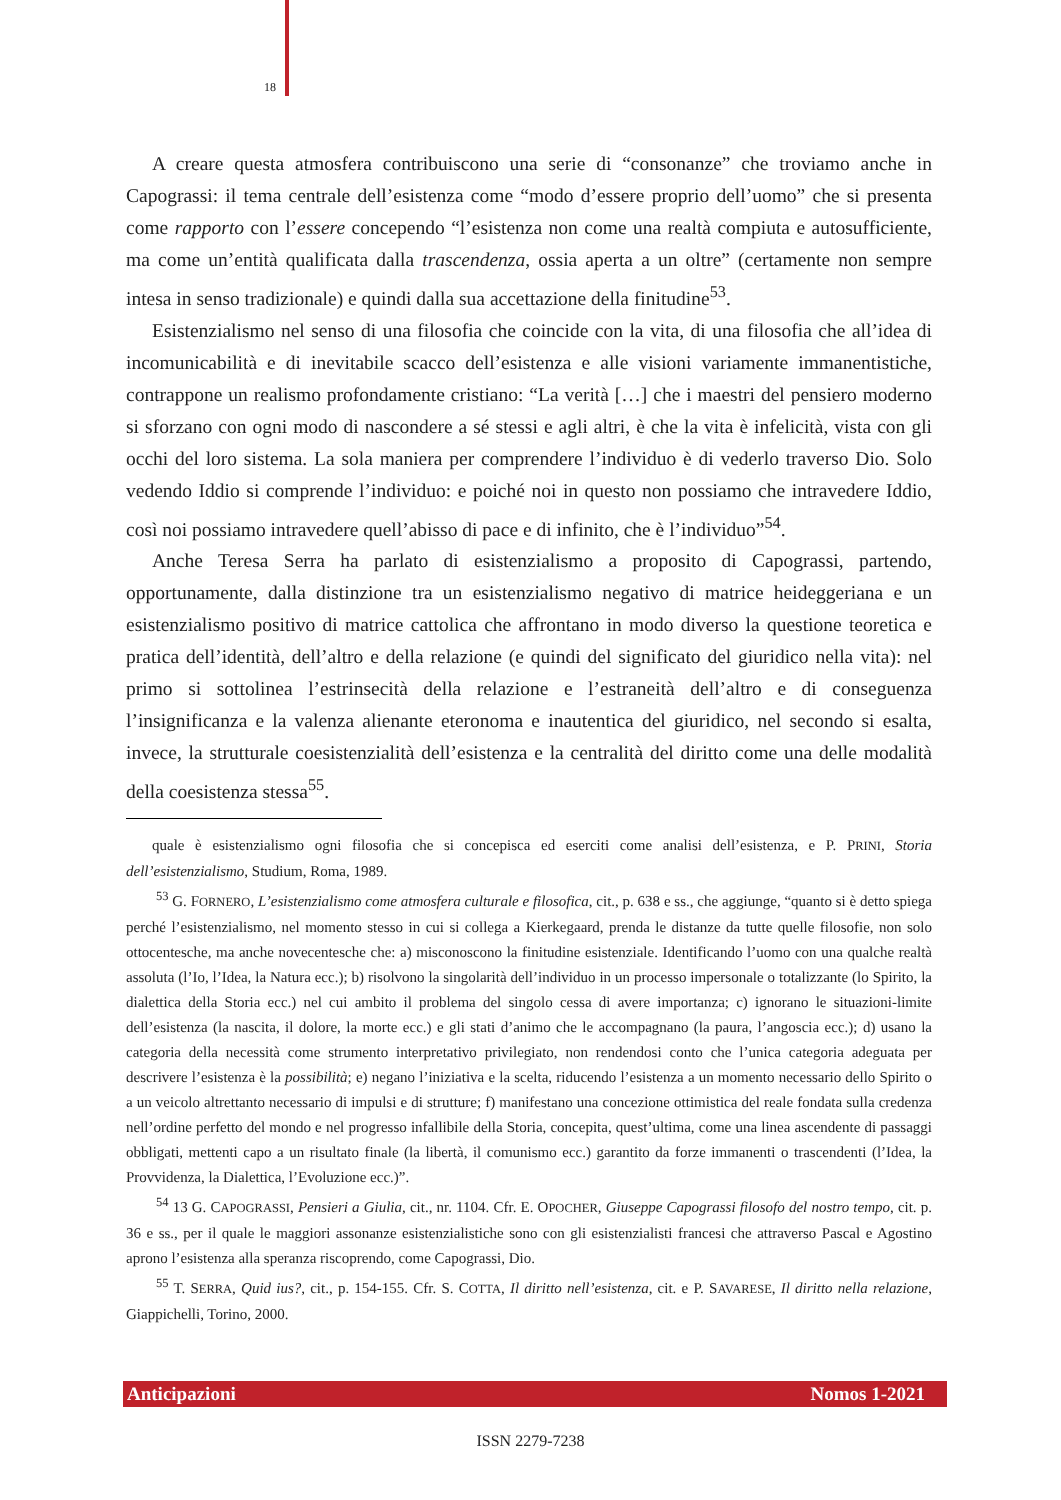18
A creare questa atmosfera contribuiscono una serie di “consonanze” che troviamo anche in Capograssi: il tema centrale dell’esistenza come “modo d’essere proprio dell’uomo” che si presenta come rapporto con l’essere concependo “l’esistenza non come una realtà compiuta e autosufficiente, ma come un’entità qualificata dalla trascendenza, ossia aperta a un oltre” (certamente non sempre intesa in senso tradizionale) e quindi dalla sua accettazione della finitudine<sup>53</sup>.
Esistenzialismo nel senso di una filosofia che coincide con la vita, di una filosofia che all’idea di incomunicabilità e di inevitabile scacco dell’esistenza e alle visioni variamente immanentistiche, contrappone un realismo profondamente cristiano: “La verità […] che i maestri del pensiero moderno si sforzano con ogni modo di nascondere a sé stessi e agli altri, è che la vita è infelicità, vista con gli occhi del loro sistema. La sola maniera per comprendere l’individuo è di vederlo traverso Dio. Solo vedendo Iddio si comprende l’individuo: e poiché noi in questo non possiamo che intravedere Iddio, così noi possiamo intravedere quell’abisso di pace e di infinito, che è l’individuo”<sup>54</sup>.
Anche Teresa Serra ha parlato di esistenzialismo a proposito di Capograssi, partendo, opportunamente, dalla distinzione tra un esistenzialismo negativo di matrice heideggeriana e un esistenzialismo positivo di matrice cattolica che affrontano in modo diverso la questione teoretica e pratica dell’identità, dell’altro e della relazione (e quindi del significato del giuridico nella vita): nel primo si sottolinea l’estrinsecità della relazione e l’estraneità dell’altro e di conseguenza l’insignificanza e la valenza alienante eteronoma e inautentica del giuridico, nel secondo si esalta, invece, la strutturale coesistenzialità dell’esistenza e la centralità del diritto come una delle modalità della coesistenza stessa<sup>55</sup>.
quale è esistenzialismo ogni filosofia che si concepisca ed eserciti come analisi dell’esistenza, e P. PRINI, Storia dell’esistenzialismo, Studium, Roma, 1989.
<sup>53</sup> G. FORNERO, L’esistenzialismo come atmosfera culturale e filosofica, cit., p. 638 e ss., che aggiunge, “quanto si è detto spiega perché l’esistenzialismo, nel momento stesso in cui si collega a Kierkegaard, prenda le distanze da tutte quelle filosofie, non solo ottocentesche, ma anche novecentesche che: a) misconoscono la finitudine esistenziale. Identificando l’uomo con una qualche realtà assoluta (l’Io, l’Idea, la Natura ecc.); b) risolvono la singolarità dell’individuo in un processo impersonale o totalizzante (lo Spirito, la dialettica della Storia ecc.) nel cui ambito il problema del singolo cessa di avere importanza; c) ignorano le situazioni-limite dell’esistenza (la nascita, il dolore, la morte ecc.) e gli stati d’animo che le accompagnano (la paura, l’angoscia ecc.); d) usano la categoria della necessità come strumento interpretativo privilegiato, non rendendosi conto che l’unica categoria adeguata per descrivere l’esistenza è la possibilità; e) negano l’iniziativa e la scelta, riducendo l’esistenza a un momento necessario dello Spirito o a un veicolo altrettanto necessario di impulsi e di strutture; f) manifestano una concezione ottimistica del reale fondata sulla credenza nell’ordine perfetto del mondo e nel progresso infallibile della Storia, concepita, quest’ultima, come una linea ascendente di passaggi obbligati, mettenti capo a un risultato finale (la libertà, il comunismo ecc.) garantito da forze immanenti o trascendenti (l’Idea, la Provvidenza, la Dialettica, l’Evoluzione ecc.)”.
<sup>54</sup> 13 G. CAPOGRASSI, Pensieri a Giulia, cit., nr. 1104. Cfr. E. OPOCHER, Giuseppe Capograssi filosofo del nostro tempo, cit. p. 36 e ss., per il quale le maggiori assonanze esistenzialistiche sono con gli esistenzialisti francesi che attraverso Pascal e Agostino aprono l’esistenza alla speranza riscoprendo, come Capograssi, Dio.
<sup>55</sup> T. SERRA, Quid ius?, cit., p. 154-155. Cfr. S. COTTA, Il diritto nell’esistenza, cit. e P. SAVARESE, Il diritto nella relazione, Giappichelli, Torino, 2000.
Anticipazioni Nomos 1-2021
ISSN 2279-7238